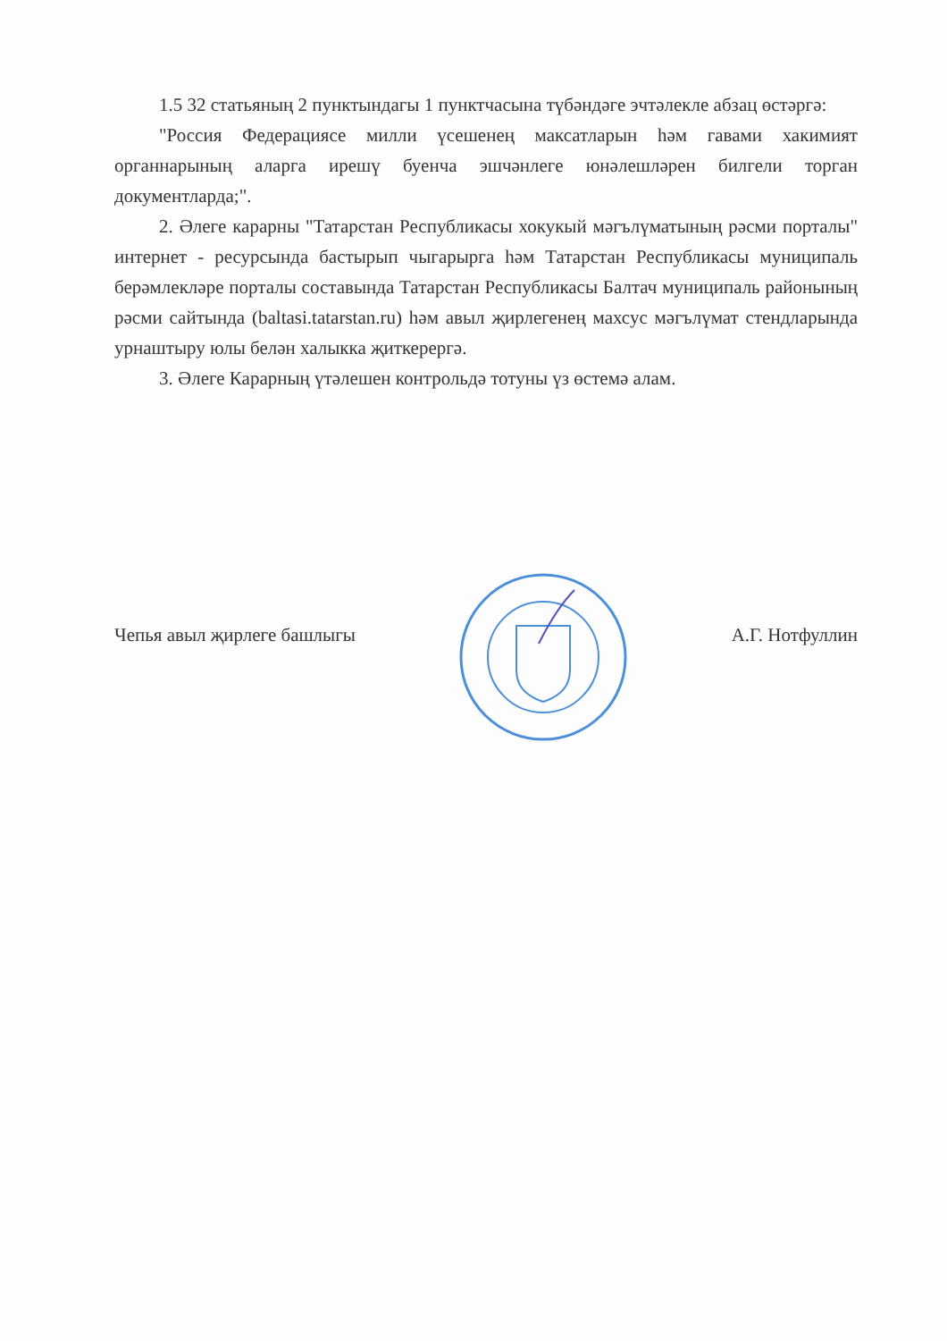1.5 32 статьяның 2 пунктындагы 1 пунктчасына түбәндәге эчтәлекле абзац өстәргә:
"Россия Федерациясе милли үсешенең максатларын һәм гавами хакимият органнарының аларга ирешү буенча эшчәнлеге юнәлешләрен билгели торган документларда;".
2. Әлеге карарны "Татарстан Республикасы хокукый мәгълүматының рәсми порталы" интернет - ресурсында бастырып чыгарырга һәм Татарстан Республикасы муниципаль берәмлекләре порталы составында Татарстан Республикасы Балтач муниципаль районының рәсми сайтында (baltasi.tatarstan.ru) һәм авыл җирлегенең махсус мәгълүмат стендларында урнаштыру юлы белән халыкка җиткерергә.
3. Әлеге Карарның үтәлешен контрольдә тотуны үз өстемә алам.
Чепья авыл җирлеге башлыгы А.Г. Нотфуллин